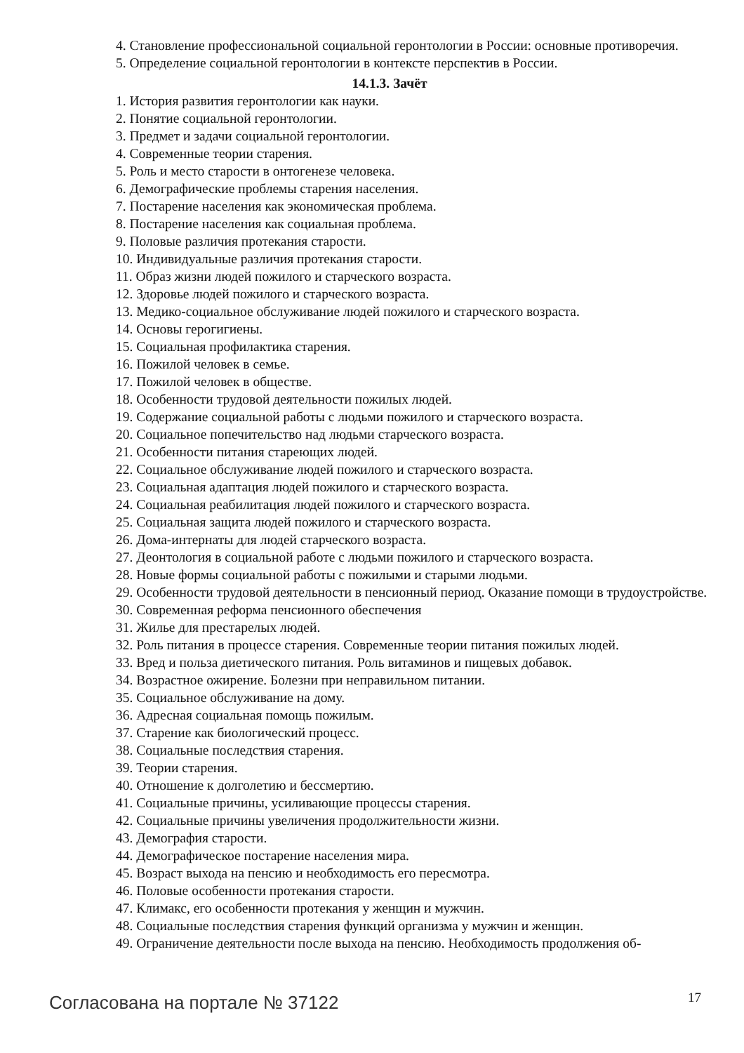4. Становление профессиональной социальной геронтологии в России: основные противоречия.
5. Определение социальной геронтологии в контексте перспектив в России.
14.1.3. Зачёт
1. История развития геронтологии как науки.
2. Понятие социальной геронтологии.
3. Предмет и задачи социальной геронтологии.
4. Современные теории старения.
5. Роль и место старости в онтогенезе человека.
6. Демографические проблемы старения населения.
7. Постарение населения как экономическая проблема.
8. Постарение населения как социальная проблема.
9. Половые различия протекания старости.
10. Индивидуальные различия протекания старости.
11. Образ жизни людей пожилого и старческого возраста.
12. Здоровье людей пожилого и старческого возраста.
13. Медико-социальное обслуживание людей пожилого и старческого возраста.
14. Основы герогигиены.
15. Социальная профилактика старения.
16. Пожилой человек в семье.
17. Пожилой человек в обществе.
18. Особенности трудовой деятельности пожилых людей.
19. Содержание социальной работы с людьми пожилого и старческого возраста.
20. Социальное попечительство над людьми старческого возраста.
21. Особенности питания стареющих людей.
22. Социальное обслуживание людей пожилого и старческого возраста.
23. Социальная адаптация людей пожилого и старческого возраста.
24. Социальная реабилитация людей пожилого и старческого возраста.
25. Социальная защита людей пожилого и старческого возраста.
26. Дома-интернаты для людей старческого возраста.
27. Деонтология в социальной работе с людьми пожилого и старческого возраста.
28. Новые формы социальной работы с пожилыми и старыми людьми.
29. Особенности трудовой деятельности в пенсионный период. Оказание помощи в трудоустройстве.
30. Современная реформа пенсионного обеспечения
31. Жилье для престарелых людей.
32. Роль питания в процессе старения. Современные теории питания пожилых людей.
33. Вред и польза диетического питания. Роль витаминов и пищевых добавок.
34. Возрастное ожирение. Болезни при неправильном питании.
35. Социальное обслуживание на дому.
36. Адресная социальная помощь пожилым.
37. Старение как биологический процесс.
38. Социальные последствия старения.
39. Теории старения.
40. Отношение к долголетию и бессмертию.
41. Социальные причины, усиливающие процессы старения.
42. Социальные причины увеличения продолжительности жизни.
43. Демография старости.
44. Демографическое постарение населения мира.
45. Возраст выхода на пенсию и необходимость его пересмотра.
46. Половые особенности протекания старости.
47. Климакс, его особенности протекания у женщин и мужчин.
48. Социальные последствия старения функций организма у мужчин и женщин.
49. Ограничение деятельности после выхода на пенсию. Необходимость продолжения об-
Согласована на портале № 37122 17